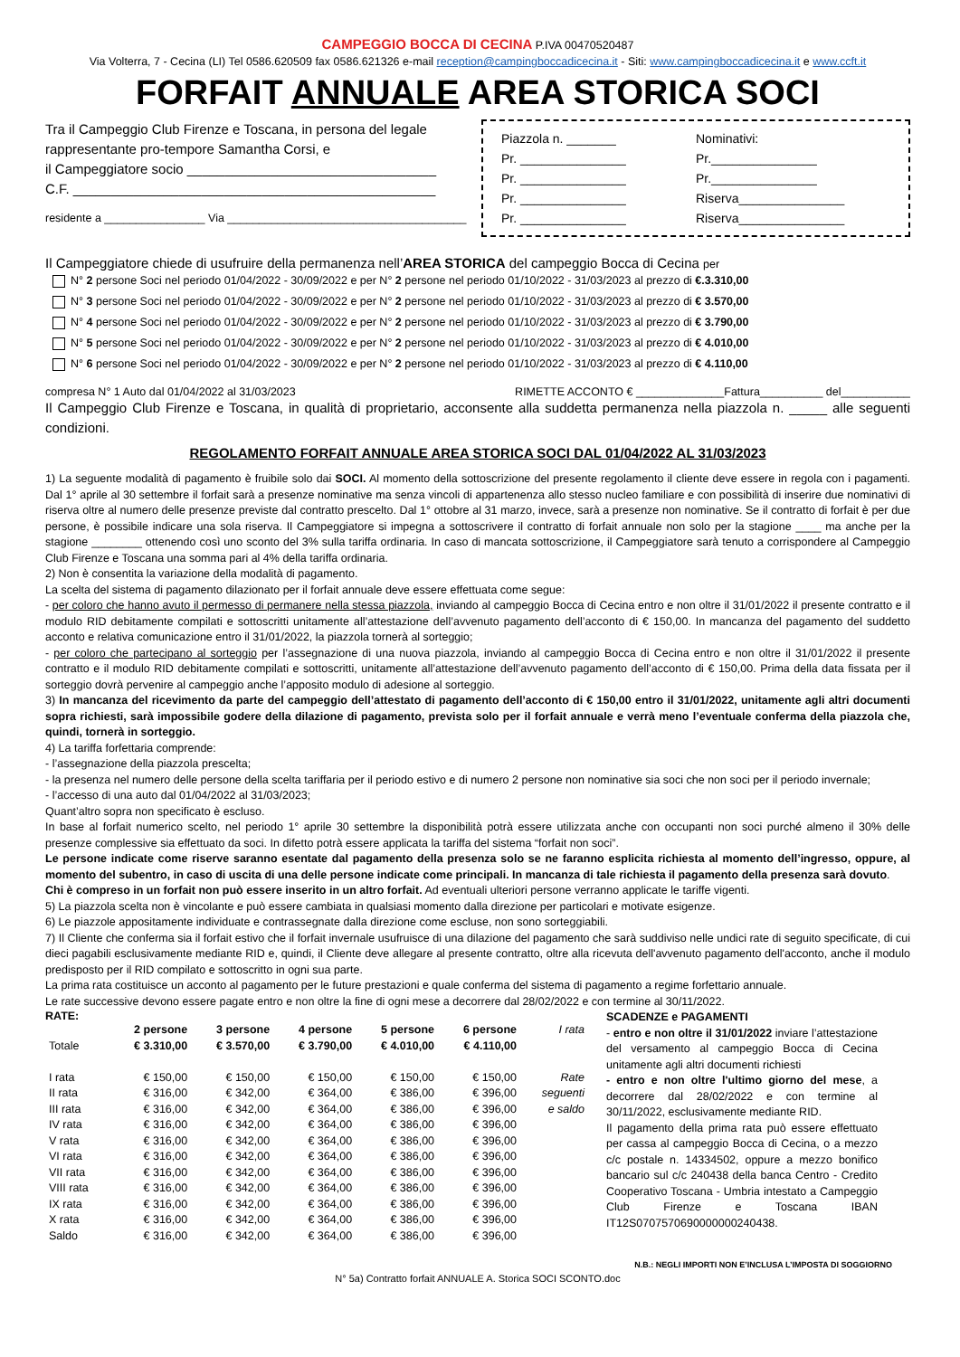CAMPEGGIO BOCCA DI CECINA P.IVA 00470520487
Via Volterra, 7 - Cecina (LI) Tel 0586.620509 fax 0586.621326 e-mail reception@campingboccadicecina.it - Siti: www.campingboccadicecina.it e www.ccft.it
FORFAIT ANNUALE AREA STORICA SOCI
Tra il Campeggio Club Firenze e Toscana, in persona del legale rappresentante pro-tempore Samantha Corsi, e
il Campeggiatore socio _________________________________
C.F. ________________________________________________
residente a ________________ Via ______________________________________
Piazzola n. _______ Nominativi: Pr. _______________ Pr._______________ Pr. _______________ Pr._______________ Pr. _______________ Riserva_______________ Pr. _______________ Riserva_______________
Il Campeggiatore chiede di usufruire della permanenza nell’AREA STORICA del campeggio Bocca di Cecina per
N° 2 persone Soci nel periodo 01/04/2022 - 30/09/2022 e per N° 2 persone nel periodo 01/10/2022 - 31/03/2023 al prezzo di €.3.310,00
N° 3 persone Soci nel periodo 01/04/2022 - 30/09/2022 e per N° 2 persone nel periodo 01/10/2022 - 31/03/2023 al prezzo di € 3.570,00
N° 4 persone Soci nel periodo 01/04/2022 - 30/09/2022 e per N° 2 persone nel periodo 01/10/2022 - 31/03/2023 al prezzo di € 3.790,00
N° 5 persone Soci nel periodo 01/04/2022 - 30/09/2022 e per N° 2 persone nel periodo 01/10/2022 - 31/03/2023 al prezzo di € 4.010,00
N° 6 persone Soci nel periodo 01/04/2022 - 30/09/2022 e per N° 2 persone nel periodo 01/10/2022 - 31/03/2023 al prezzo di € 4.110,00
compresa N° 1 Auto dal 01/04/2022 al 31/03/2023 RIMETTE ACCONTO € ______________Fattura__________ del___________
Il Campeggio Club Firenze e Toscana, in qualità di proprietario, acconsente alla suddetta permanenza nella piazzola n. _____ alle seguenti condizioni.
REGOLAMENTO FORFAIT ANNUALE AREA STORICA SOCI DAL 01/04/2022 AL 31/03/2023
1) La seguente modalità di pagamento è fruibile solo dai SOCI. Al momento della sottoscrizione del presente regolamento il cliente deve essere in regola con i pagamenti. Dal 1° aprile al 30 settembre il forfait sarà a presenze nominative ma senza vincoli di appartenenza allo stesso nucleo familiare e con possibilità di inserire due nominativi di riserva oltre al numero delle presenze previste dal contratto prescelto. Dal 1° ottobre al 31 marzo, invece, sarà a presenze non nominative. Se il contratto di forfait è per due persone, è possibile indicare una sola riserva. Il Campeggiatore si impegna a sottoscrivere il contratto di forfait annuale non solo per la stagione ____ ma anche per la stagione ________ ottenendo così uno sconto del 3% sulla tariffa ordinaria. In caso di mancata sottoscrizione, il Campeggiatore sarà tenuto a corrispondere al Campeggio Club Firenze e Toscana una somma pari al 4% della tariffa ordinaria.
2) Non è consentita la variazione della modalità di pagamento.
La scelta del sistema di pagamento dilazionato per il forfait annuale deve essere effettuata come segue:
- per coloro che hanno avuto il permesso di permanere nella stessa piazzola, inviando al campeggio Bocca di Cecina entro e non oltre il 31/01/2022 il presente contratto e il modulo RID debitamente compilati e sottoscritti unitamente all’attestazione dell’avvenuto pagamento dell’acconto di € 150,00. In mancanza del pagamento del suddetto acconto e relativa comunicazione entro il 31/01/2022, la piazzola tornerà al sorteggio;
- per coloro che partecipano al sorteggio per l’assegnazione di una nuova piazzola, inviando al campeggio Bocca di Cecina entro e non oltre il 31/01/2022 il presente contratto e il modulo RID debitamente compilati e sottoscritti, unitamente all’attestazione dell’avvenuto pagamento dell’acconto di € 150,00. Prima della data fissata per il sorteggio dovrà pervenire al campeggio anche l’apposito modulo di adesione al sorteggio.
3) In mancanza del ricevimento da parte del campeggio dell’attestato di pagamento dell’acconto di € 150,00 entro il 31/01/2022, unitamente agli altri documenti sopra richiesti, sarà impossibile godere della dilazione di pagamento, prevista solo per il forfait annuale e verrà meno l’eventuale conferma della piazzola che, quindi, tornerà in sorteggio.
4) La tariffa forfettaria comprende:
- l’assegnazione della piazzola prescelta;
- la presenza nel numero delle persone della scelta tariffaria per il periodo estivo e di numero 2 persone non nominative sia soci che non soci per il periodo invernale;
- l’accesso di una auto dal 01/04/2022 al 31/03/2023;
Quant’altro sopra non specificato è escluso.
In base al forfait numerico scelto, nel periodo 1° aprile 30 settembre la disponibilità potrà essere utilizzata anche con occupanti non soci purché almeno il 30% delle presenze complessive sia effettuato da soci. In difetto potrà essere applicata la tariffa del sistema “forfait non soci”.
Le persone indicate come riserve saranno esentate dal pagamento della presenza solo se ne faranno esplicita richiesta al momento dell’ingresso, oppure, al momento del subentro, in caso di uscita di una delle persone indicate come principali. In mancanza di tale richiesta il pagamento della presenza sarà dovuto.
Chi è compreso in un forfait non può essere inserito in un altro forfait. Ad eventuali ulteriori persone verranno applicate le tariffe vigenti.
5) La piazzola scelta non è vincolante e può essere cambiata in qualsiasi momento dalla direzione per particolari e motivate esigenze.
6) Le piazzole appositamente individuate e contrassegnate dalla direzione come escluse, non sono sorteggiabili.
7) Il Cliente che conferma sia il forfait estivo che il forfait invernale usufruisce di una dilazione del pagamento che sarà suddiviso nelle undici rate di seguito specificate, di cui dieci pagabili esclusivamente mediante RID e, quindi, il Cliente deve allegare al presente contratto, oltre alla ricevuta dell'avvenuto pagamento dell'acconto, anche il modulo predisposto per il RID compilato e sottoscritto in ogni sua parte.
La prima rata costituisce un acconto al pagamento per le future prestazioni e quale conferma del sistema di pagamento a regime forfettario annuale.
Le rate successive devono essere pagate entro e non oltre la fine di ogni mese a decorrere dal 28/02/2022 e con termine al 30/11/2022.
RATE:
| | 2 persone | 3 persone | 4 persone | 5 persone | 6 persone | I rata |
| --- | --- | --- | --- | --- | --- | --- |
| Totale | € 3.310,00 | € 3.570,00 | € 3.790,00 | € 4.010,00 | € 4.110,00 | |
| I rata | € 150,00 | € 150,00 | € 150,00 | € 150,00 | € 150,00 | Rate |
| II rata | € 316,00 | € 342,00 | € 364,00 | € 386,00 | € 396,00 | seguenti |
| III rata | € 316,00 | € 342,00 | € 364,00 | € 386,00 | € 396,00 | e saldo |
| IV rata | € 316,00 | € 342,00 | € 364,00 | € 386,00 | € 396,00 | |
| V rata | € 316,00 | € 342,00 | € 364,00 | € 386,00 | € 396,00 | |
| VI rata | € 316,00 | € 342,00 | € 364,00 | € 386,00 | € 396,00 | |
| VII rata | € 316,00 | € 342,00 | € 364,00 | € 386,00 | € 396,00 | |
| VIII rata | € 316,00 | € 342,00 | € 364,00 | € 386,00 | € 396,00 | |
| IX rata | € 316,00 | € 342,00 | € 364,00 | € 386,00 | € 396,00 | |
| X rata | € 316,00 | € 342,00 | € 364,00 | € 386,00 | € 396,00 | |
| Saldo | € 316,00 | € 342,00 | € 364,00 | € 386,00 | € 396,00 | |
SCADENZE e PAGAMENTI
- entro e non oltre il 31/01/2022 inviare l’attestazione del versamento al campeggio Bocca di Cecina unitamente agli altri documenti richiesti
- entro e non oltre l'ultimo giorno del mese, a decorrere dal 28/02/2022 e con termine al 30/11/2022, esclusivamente mediante RID.
Il pagamento della prima rata può essere effettuato per cassa al campeggio Bocca di Cecina, o a mezzo c/c postale n. 14334502, oppure a mezzo bonifico bancario sul c/c 240438 della banca Centro - Credito Cooperativo Toscana - Umbria intestato a Campeggio Club Firenze e Toscana IBAN IT12S0707570690000000240438.
N.B.: NEGLI IMPORTI NON E’INCLUSA L’IMPOSTA DI SOGGIORNO
N° 5a) Contratto forfait ANNUALE A. Storica SOCI SCONTO.doc